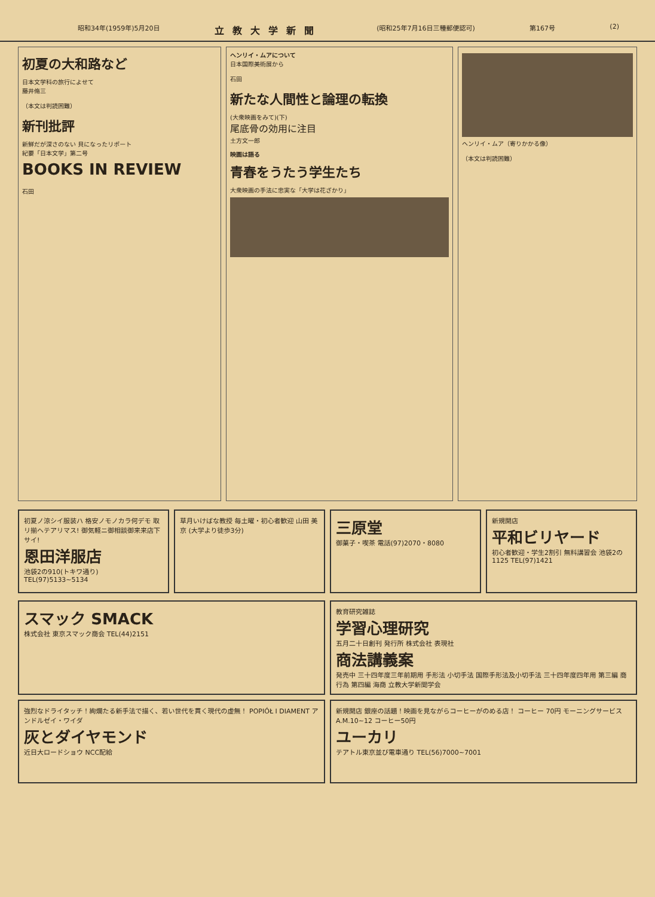昭和34年(1959年)5月20日 立教大学新聞 (昭和25年7月16日三種郵便認可) 第167号 (2)
初夏の大和路など
日本文学科の旅行によせて
藤井脩三
（本文は判読困難）
新刊批評
新鮮だが深さのない 貝になったリポート
紀要「日本文学」第二号
BOOKS IN REVIEW
石田
ヘンリイ・ムアについて
日本国際美術展から
石田
新たな人間性と論理の転換
(大衆映画をみて)(下)
尾底骨の効用に注目
土方文一郎
映画は語る
青春をうたう学生たち
大衆映画の手法に忠実な「大学は花ざかり」
ヘンリイ・ムア（寄りかかる像）
（本文は判読困難）
初夏ノ涼シイ服装ハ 格安ノモノカラ何デモ 取リ揃ヘテアリマス! 御気軽ニ御相談御来来店下サイ!
恩田洋服店
池袋2の910(トキワ通り) TEL(97)5133~5134
草月いけばな教授 毎土曜・初心者歓迎 山田 美京 (大学より徒歩3分)
三原堂
御菓子・喫茶 電話(97)2070・8080
新規開店
平和ビリヤード
初心者歓迎・学生2割引 無料講習会 池袋2の1125 TEL(97)1421
スマック SMACK
株式会社 東京スマック商会 TEL(44)2151
教育研究雑誌
学習心理研究
五月二十日創刊 発行所 株式会社 表現社
商法講義案
発売中 三十四年度三年前期用 手形法 小切手法 国際手形法及小切手法 三十四年度四年用 第三編 商行為 第四編 海商 立教大学新聞学会
強烈なドライタッチ！絢爛たる新手法で描く、若い世代を貫く現代の虚無！ POPIÓŁ I DIAMENT アンドルゼイ・ワイダ
灰とダイヤモンド
近日大ロードショウ NCC配給
新規開店 銀座の話題！映画を見ながらコーヒーがのめる店！ コーヒー 70円 モーニングサービス A.M.10~12 コーヒー50円
ユーカリ
テアトル東京並び電車通り TEL(56)7000~7001